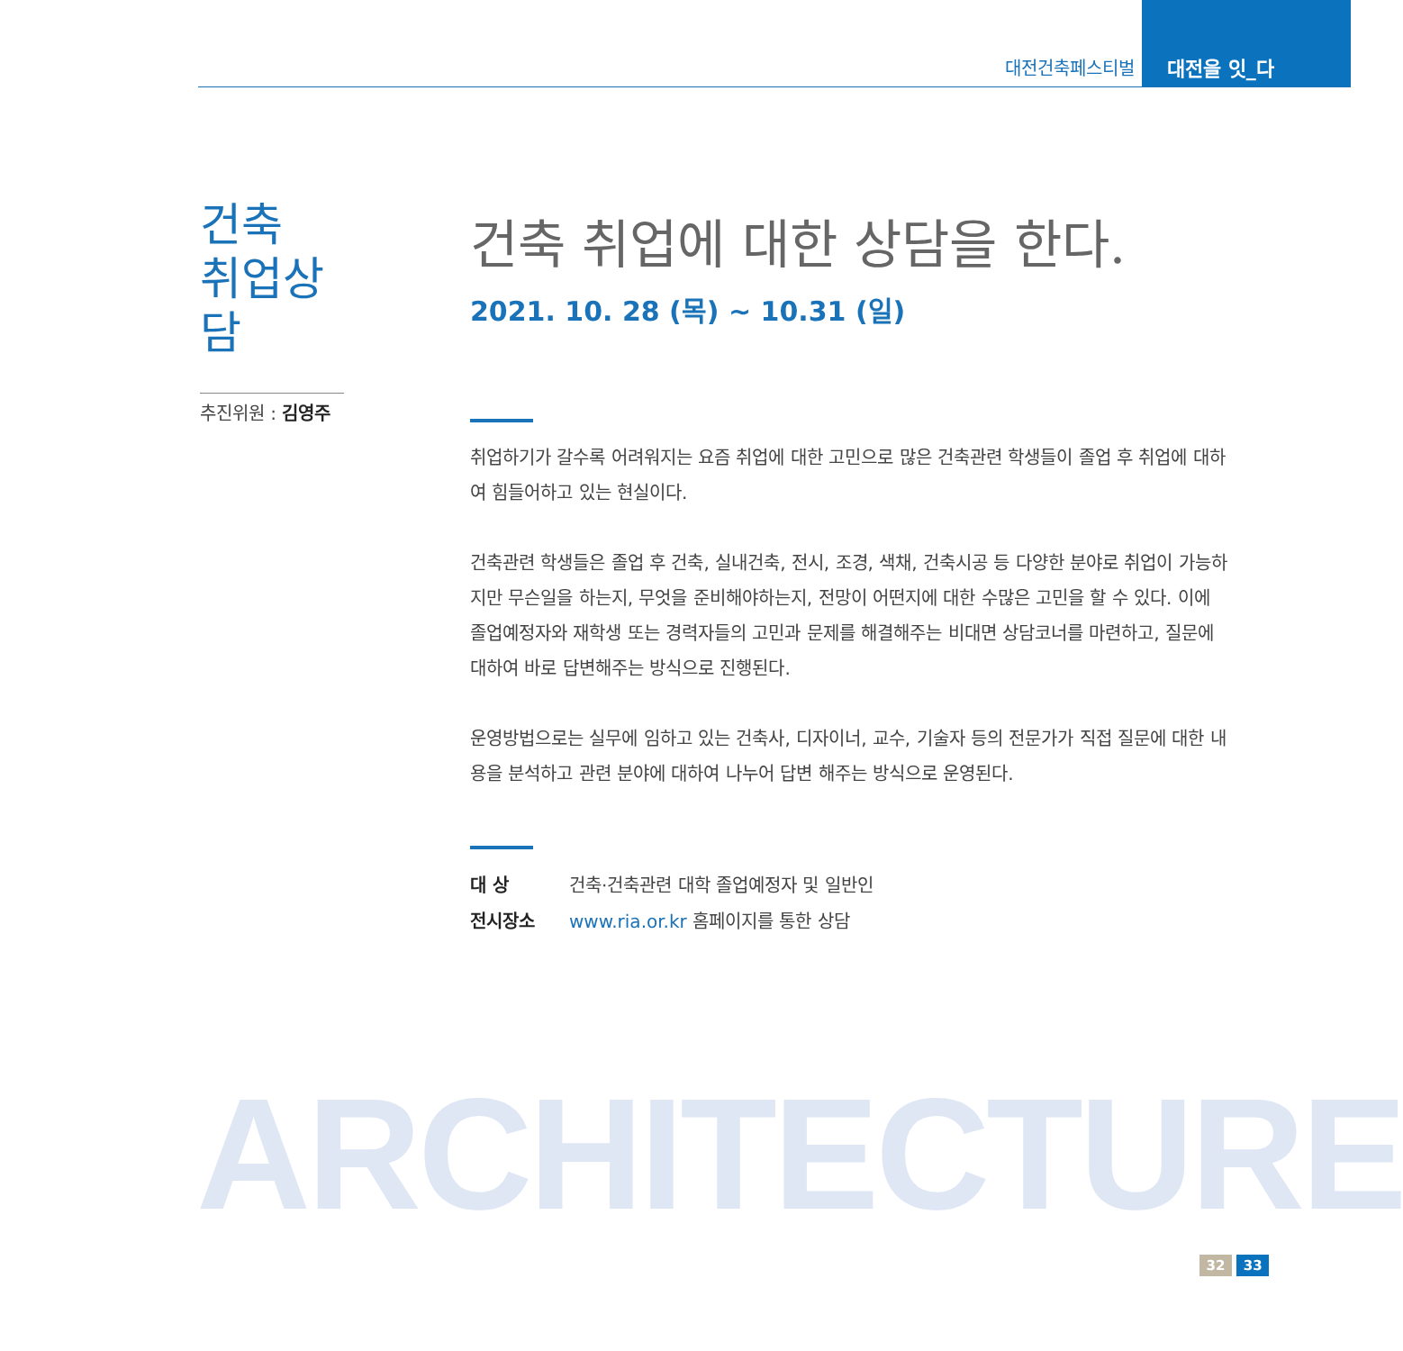대전건축페스티벌
대전을 잇_다
건축
취업상담
추진위원 : 김영주
건축 취업에 대한 상담을 한다.
2021. 10. 28 (목) ~ 10.31 (일)
취업하기가 갈수록 어려워지는 요즘 취업에 대한 고민으로 많은 건축관련 학생들이 졸업 후 취업에 대하여 힘들어하고 있는 현실이다.
건축관련 학생들은 졸업 후 건축, 실내건축, 전시, 조경, 색채, 건축시공 등 다양한 분야로 취업이 가능하지만 무슨일을 하는지, 무엇을 준비해야하는지, 전망이 어떤지에 대한 수많은 고민을 할 수 있다. 이에 졸업예정자와 재학생 또는 경력자들의 고민과 문제를 해결해주는 비대면 상담코너를 마련하고, 질문에 대하여 바로 답변해주는 방식으로 진행된다.
운영방법으로는 실무에 임하고 있는 건축사, 디자이너, 교수, 기술자 등의 전문가가 직접 질문에 대한 내용을 분석하고 관련 분야에 대하여 나누어 답변 해주는 방식으로 운영된다.
대 상 건축·건축관련 대학 졸업예정자 및 일반인
전시장소 www.ria.or.kr 홈페이지를 통한 상담
ARCHITECTURE
32 33